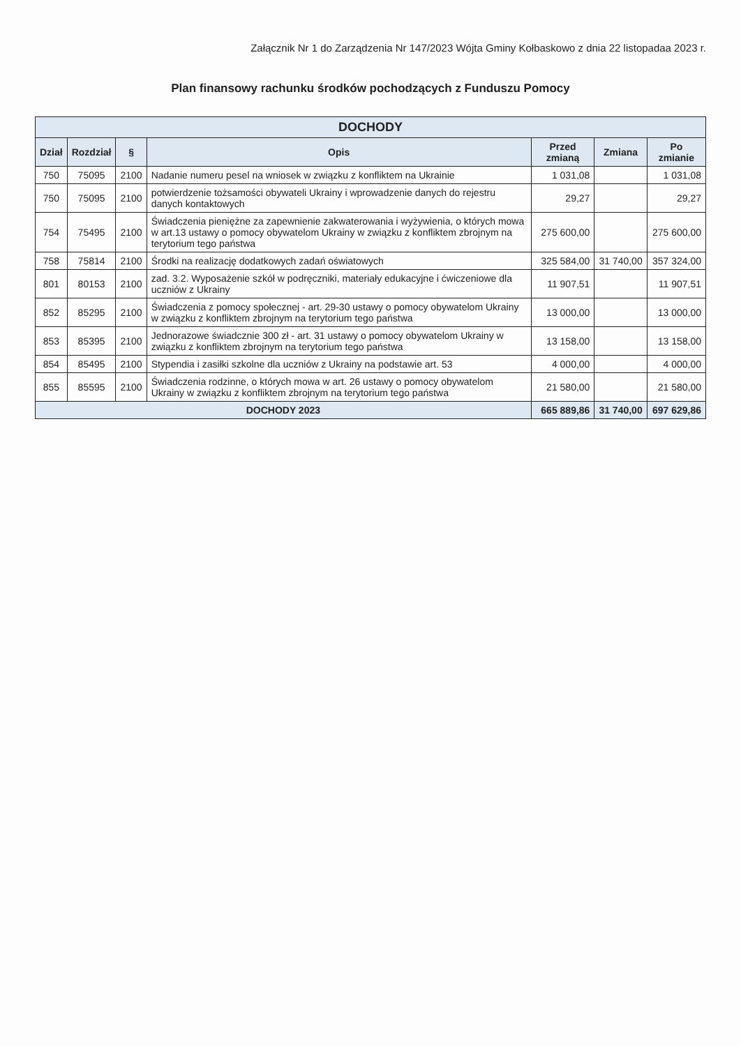Załącznik Nr 1 do Zarządzenia Nr 147/2023 Wójta Gminy Kołbaskowo z dnia 22 listopadaa 2023 r.
Plan finansowy rachunku środków pochodzących z Funduszu Pomocy
| DOCHODY | | | | | | |
| --- | --- | --- | --- | --- | --- | --- |
| Dział | Rozdział | § | Opis | Przed zmianą | Zmiana | Po zmianie |
| 750 | 75095 | 2100 | Nadanie numeru pesel na wniosek w związku z konfliktem na Ukrainie | 1 031,08 | | 1 031,08 |
| 750 | 75095 | 2100 | potwierdzenie tożsamości obywateli Ukrainy i wprowadzenie danych do rejestru danych kontaktowych | 29,27 | | 29,27 |
| 754 | 75495 | 2100 | Świadczenia pieniężne za zapewnienie zakwaterowania i wyżywienia, o których mowa w art.13 ustawy o pomocy obywatelom Ukrainy w związku z konfliktem zbrojnym na terytorium tego państwa | 275 600,00 | | 275 600,00 |
| 758 | 75814 | 2100 | Środki na realizację dodatkowych zadań oświatowych | 325 584,00 | 31 740,00 | 357 324,00 |
| 801 | 80153 | 2100 | zad. 3.2. Wyposażenie szkół w podręczniki, materiały edukacyjne i ćwiczeniowe dla uczniów z Ukrainy | 11 907,51 | | 11 907,51 |
| 852 | 85295 | 2100 | Świadczenia z pomocy społecznej - art. 29-30 ustawy o pomocy obywatelom Ukrainy w związku z konfliktem zbrojnym na terytorium tego państwa | 13 000,00 | | 13 000,00 |
| 853 | 85395 | 2100 | Jednorazowe świadcznie 300 zł - art. 31 ustawy o pomocy obywatelom Ukrainy w związku z konfliktem zbrojnym na terytorium tego państwa | 13 158,00 | | 13 158,00 |
| 854 | 85495 | 2100 | Stypendia i zasiłki szkolne dla uczniów z Ukrainy na podstawie art. 53 | 4 000,00 | | 4 000,00 |
| 855 | 85595 | 2100 | Świadczenia rodzinne, o których mowa w art. 26 ustawy o pomocy obywatelom Ukrainy w związku z konfliktem zbrojnym na terytorium tego państwa | 21 580,00 | | 21 580,00 |
| DOCHODY 2023 | | | | 665 889,86 | 31 740,00 | 697 629,86 |